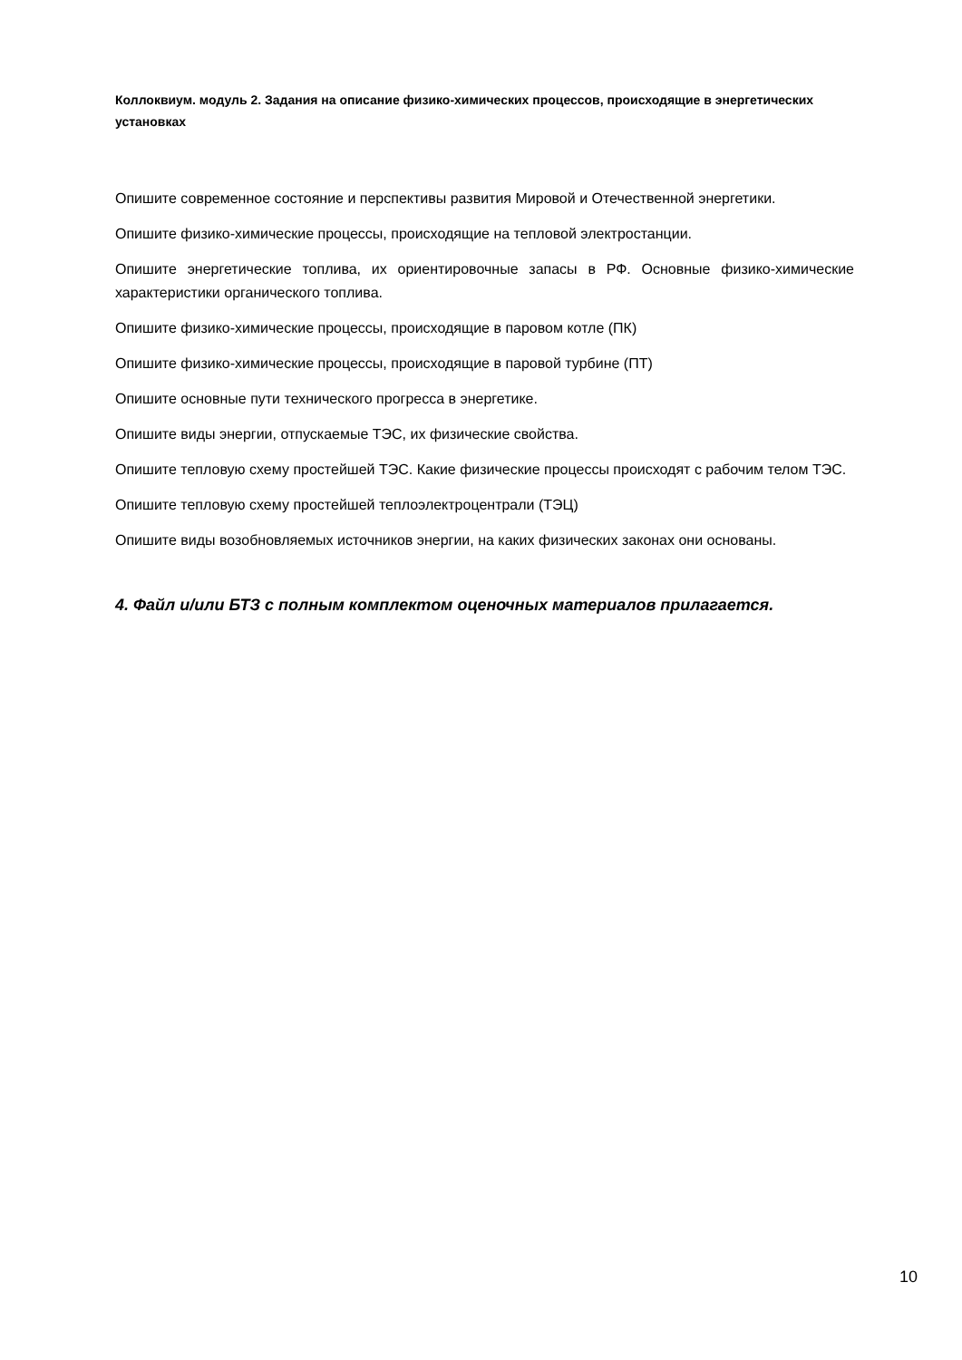Коллоквиум. модуль 2. Задания на описание физико-химических процессов, происходящие в энергетических установках
Опишите современное состояние и перспективы развития Мировой и Отечественной энергетики.
Опишите физико-химические процессы, происходящие на тепловой электростанции.
Опишите энергетические топлива, их ориентировочные запасы в РФ. Основные физико-химические характеристики органического топлива.
Опишите физико-химические процессы, происходящие в паровом котле (ПК)
Опишите физико-химические процессы, происходящие в паровой турбине (ПТ)
Опишите основные пути технического прогресса в энергетике.
Опишите виды энергии, отпускаемые ТЭС, их физические свойства.
Опишите тепловую схему простейшей ТЭС. Какие физические процессы происходят с рабочим телом ТЭС.
Опишите тепловую схему простейшей теплоэлектроцентрали (ТЭЦ)
Опишите виды возобновляемых источников энергии, на каких физических законах они основаны.
4. Файл и/или БТЗ с полным комплектом оценочных материалов прилагается.
10